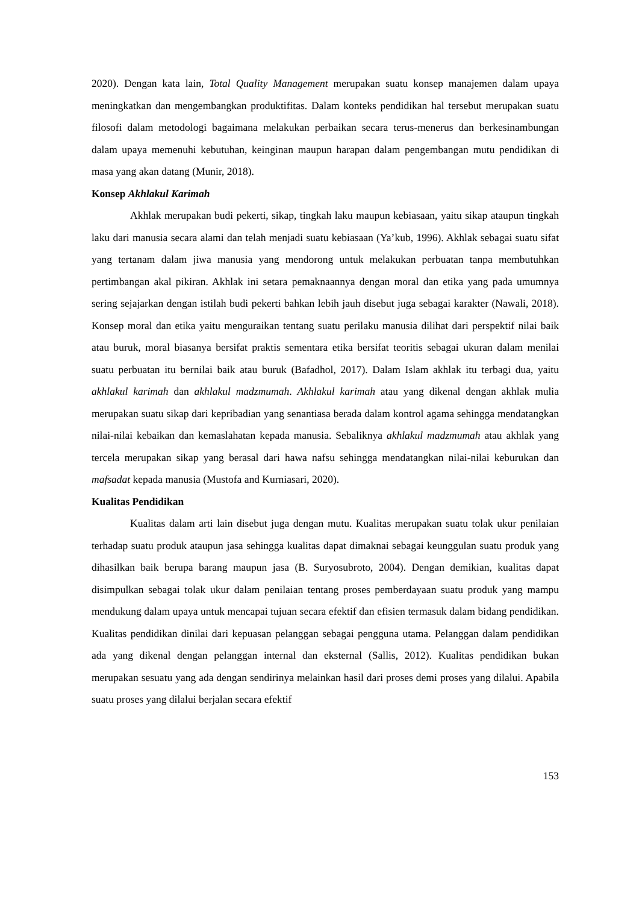2020). Dengan kata lain, Total Quality Management merupakan suatu konsep manajemen dalam upaya meningkatkan dan mengembangkan produktifitas. Dalam konteks pendidikan hal tersebut merupakan suatu filosofi dalam metodologi bagaimana melakukan perbaikan secara terus-menerus dan berkesinambungan dalam upaya memenuhi kebutuhan, keinginan maupun harapan dalam pengembangan mutu pendidikan di masa yang akan datang (Munir, 2018).
Konsep Akhlakul Karimah
Akhlak merupakan budi pekerti, sikap, tingkah laku maupun kebiasaan, yaitu sikap ataupun tingkah laku dari manusia secara alami dan telah menjadi suatu kebiasaan (Ya’kub, 1996). Akhlak sebagai suatu sifat yang tertanam dalam jiwa manusia yang mendorong untuk melakukan perbuatan tanpa membutuhkan pertimbangan akal pikiran. Akhlak ini setara pemaknaannya dengan moral dan etika yang pada umumnya sering sejajarkan dengan istilah budi pekerti bahkan lebih jauh disebut juga sebagai karakter (Nawali, 2018). Konsep moral dan etika yaitu menguraikan tentang suatu perilaku manusia dilihat dari perspektif nilai baik atau buruk, moral biasanya bersifat praktis sementara etika bersifat teoritis sebagai ukuran dalam menilai suatu perbuatan itu bernilai baik atau buruk (Bafadhol, 2017). Dalam Islam akhlak itu terbagi dua, yaitu akhlakul karimah dan akhlakul madzmumah. Akhlakul karimah atau yang dikenal dengan akhlak mulia merupakan suatu sikap dari kepribadian yang senantiasa berada dalam kontrol agama sehingga mendatangkan nilai-nilai kebaikan dan kemaslahatan kepada manusia. Sebaliknya akhlakul madzmumah atau akhlak yang tercela merupakan sikap yang berasal dari hawa nafsu sehingga mendatangkan nilai-nilai keburukan dan mafsadat kepada manusia (Mustofa and Kurniasari, 2020).
Kualitas Pendidikan
Kualitas dalam arti lain disebut juga dengan mutu. Kualitas merupakan suatu tolak ukur penilaian terhadap suatu produk ataupun jasa sehingga kualitas dapat dimaknai sebagai keunggulan suatu produk yang dihasilkan baik berupa barang maupun jasa (B. Suryosubroto, 2004). Dengan demikian, kualitas dapat disimpulkan sebagai tolak ukur dalam penilaian tentang proses pemberdayaan suatu produk yang mampu mendukung dalam upaya untuk mencapai tujuan secara efektif dan efisien termasuk dalam bidang pendidikan. Kualitas pendidikan dinilai dari kepuasan pelanggan sebagai pengguna utama. Pelanggan dalam pendidikan ada yang dikenal dengan pelanggan internal dan eksternal (Sallis, 2012). Kualitas pendidikan bukan merupakan sesuatu yang ada dengan sendirinya melainkan hasil dari proses demi proses yang dilalui. Apabila suatu proses yang dilalui berjalan secara efektif
153